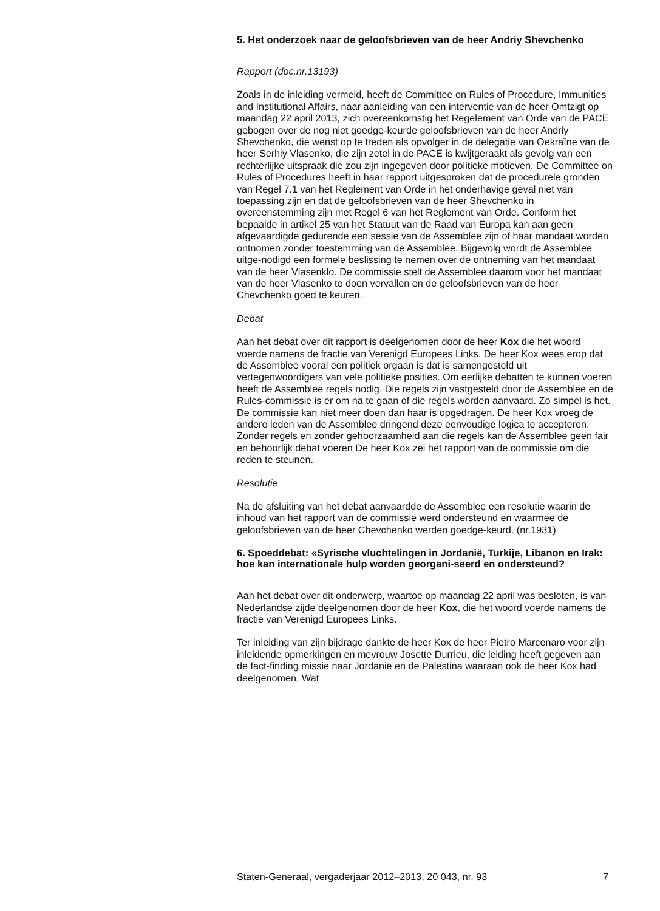5. Het onderzoek naar de geloofsbrieven van de heer Andriy Shevchenko
Rapport (doc.nr.13193)
Zoals in de inleiding vermeld, heeft de Committee on Rules of Procedure, Immunities and Institutional Affairs, naar aanleiding van een interventie van de heer Omtzigt op maandag 22 april 2013, zich overeenkomstig het Regelement van Orde van de PACE gebogen over de nog niet goedge-keurde geloofsbrieven van de heer Andriy Shevchenko, die wenst op te treden als opvolger in de delegatie van Oekraïne van de heer Serhiy Vlasenko, die zijn zetel in de PACE is kwijtgeraakt als gevolg van een rechterlijke uitspraak die zou zijn ingegeven door politieke motieven. De Committee on Rules of Procedures heeft in haar rapport uitgesproken dat de procedurele gronden van Regel 7.1 van het Reglement van Orde in het onderhavige geval niet van toepassing zijn en dat de geloofsbrieven van de heer Shevchenko in overeenstemming zijn met Regel 6 van het Reglement van Orde. Conform het bepaalde in artikel 25 van het Statuut van de Raad van Europa kan aan geen afgevaardigde gedurende een sessie van de Assemblee zijn of haar mandaat worden ontnomen zonder toestemming van de Assemblee. Bijgevolg wordt de Assemblee uitge-nodigd een formele beslissing te nemen over de ontneming van het mandaat van de heer Vlasenklo. De commissie stelt de Assemblee daarom voor het mandaat van de heer Vlasenko te doen vervallen en de geloofsbrieven van de heer Chevchenko goed te keuren.
Debat
Aan het debat over dit rapport is deelgenomen door de heer Kox die het woord voerde namens de fractie van Verenigd Europees Links. De heer Kox wees erop dat de Assemblee vooral een politiek orgaan is dat is samengesteld uit vertegenwoordigers van vele politieke posities. Om eerlijke debatten te kunnen voeren heeft de Assemblee regels nodig. Die regels zijn vastgesteld door de Assemblee en de Rules-commissie is er om na te gaan of die regels worden aanvaard. Zo simpel is het. De commissie kan niet meer doen dan haar is opgedragen. De heer Kox vroeg de andere leden van de Assemblee dringend deze eenvoudige logica te accepteren. Zonder regels en zonder gehoorzaamheid aan die regels kan de Assemblee geen fair en behoorlijk debat voeren De heer Kox zei het rapport van de commissie om die reden te steunen.
Resolutie
Na de afsluiting van het debat aanvaardde de Assemblee een resolutie waarin de inhoud van het rapport van de commissie werd ondersteund en waarmee de geloofsbrieven van de heer Chevchenko werden goedge-keurd. (nr.1931)
6. Spoeddebat: «Syrische vluchtelingen in Jordanië, Turkije, Libanon en Irak: hoe kan internationale hulp worden georgani-seerd en ondersteund?
Aan het debat over dit onderwerp, waartoe op maandag 22 april was besloten, is van Nederlandse zijde deelgenomen door de heer Kox, die het woord voerde namens de fractie van Verenigd Europees Links.
Ter inleiding van zijn bijdrage dankte de heer Kox de heer Pietro Marcenaro voor zijn inleidende opmerkingen en mevrouw Josette Durrieu, die leiding heeft gegeven aan de fact-finding missie naar Jordanië en de Palestina waaraan ook de heer Kox had deelgenomen. Wat
Staten-Generaal, vergaderjaar 2012–2013, 20 043, nr. 93 7